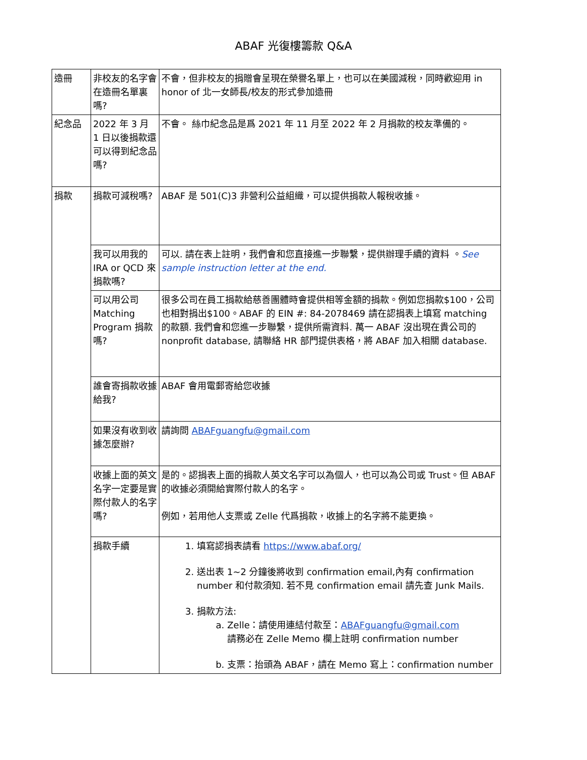ABAF 光復樓籌款 Q&A
| 造冊 | 非校友的名字會在造冊名單裏嗎? | 不會，但非校友的捐贈會呈現在榮譽名單上，也可以在美國減稅，同時歡迎用 in honor of 北一女師長/校友的形式參加造冊 |
| 紀念品 | 2022 年 3 月 1 日以後捐款還可以得到紀念品嗎? | 不會。 絲巾紀念品是爲 2021 年 11 月至 2022 年 2 月捐款的校友準備的。 |
| 捐款 | 捐款可減稅嗎? | ABAF 是 501(C)3 非營利公益組織，可以提供捐款人報稅收據。 |
| | 我可以用我的 IRA or QCD 來捐款嗎? | 可以. 請在表上註明，我們會和您直接進一步聯繫，提供辦理手續的資料 。 See sample instruction letter at the end. |
| | 可以用公司 Matching Program 捐款嗎? | 很多公司在員工捐款給慈善團體時會提供相等金額的捐款。例如您捐款$100，公司也相對捐出$100。ABAF 的 EIN #: 84-2078469 請在認捐表上填寫 matching 的款額. 我們會和您進一步聯繫，提供所需資料. 萬一 ABAF 沒出現在貴公司的 nonprofit database, 請聯絡 HR 部門提供表格，將 ABAF 加入相關 database. |
| | 誰會寄捐款收據給我? | ABAF 會用電郵寄給您收據 |
| | 如果沒有收到收據怎麼辦? | 請詢問 ABAFguangfu@gmail.com |
| | 收據上面的英文名字一定要是實際付款人的名字嗎? | 是的。認捐表上面的捐款人英文名字可以為個人，也可以為公司或 Trust。但 ABAF 的收據必須開給實際付款人的名字。 例如，若用他人支票或 Zelle 代爲捐款，收據上的名字將不能更換。 |
| | 捐款手續 | 1. 填寫認捐表請看 https://www.abaf.org/ 2. 送出表 1~2 分鐘後將收到 confirmation email,內有 confirmation number 和付款須知. 若不見 confirmation email 請先查 Junk Mails. 3. 捐款方法: a. Zelle：請使用連結付款至： ABAFguangfu@gmail.com 請務必在 Zelle Memo 欄上註明 confirmation number b. 支票：抬頭為 ABAF，請在 Memo 寫上：confirmation number |